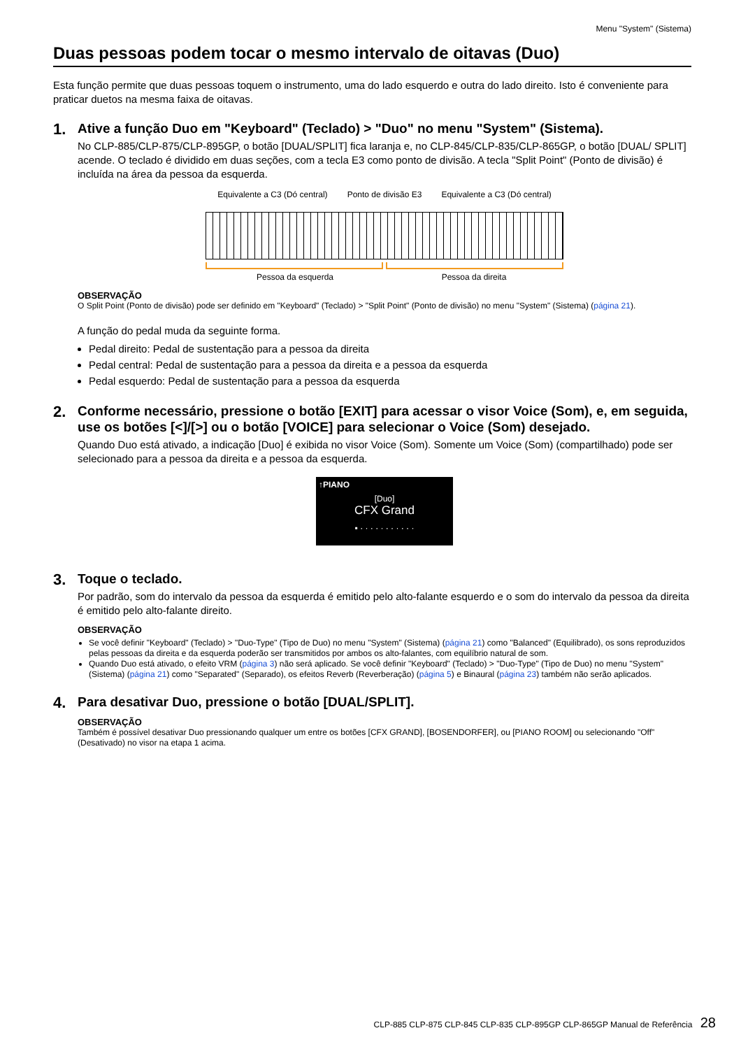Menu "System" (Sistema)
Duas pessoas podem tocar o mesmo intervalo de oitavas (Duo)
Esta função permite que duas pessoas toquem o instrumento, uma do lado esquerdo e outra do lado direito. Isto é conveniente para praticar duetos na mesma faixa de oitavas.
1.
Ative a função Duo em "Keyboard" (Teclado) > "Duo" no menu "System" (Sistema).
No CLP-885/CLP-875/CLP-895GP, o botão [DUAL/SPLIT] fica laranja e, no CLP-845/CLP-835/CLP-865GP, o botão [DUAL/ SPLIT] acende. O teclado é dividido em duas seções, com a tecla E3 como ponto de divisão. A tecla "Split Point" (Ponto de divisão) é incluída na área da pessoa da esquerda.
Equivalente a C3 (Dó central) Ponto de divisão E3 Equivalente a C3 (Dó central)
Pessoa da esquerda Pessoa da direita
OBSERVAÇÃO
O Split Point (Ponto de divisão) pode ser definido em "Keyboard" (Teclado) > "Split Point" (Ponto de divisão) no menu "System" (Sistema) (página 21).
A função do pedal muda da seguinte forma.
Pedal direito: Pedal de sustentação para a pessoa da direita
Pedal central: Pedal de sustentação para a pessoa da direita e a pessoa da esquerda
Pedal esquerdo: Pedal de sustentação para a pessoa da esquerda
2.
Conforme necessário, pressione o botão [EXIT] para acessar o visor Voice (Som), e, em seguida, use os botões [<]/[>] ou o botão [VOICE] para selecionar o Voice (Som) desejado.
Quando Duo está ativado, a indicação [Duo] é exibida no visor Voice (Som). Somente um Voice (Som) (compartilhado) pode ser selecionado para a pessoa da direita e a pessoa da esquerda.
↑PIANO
[Duo]
CFX Grand
▪ · · · · · · · · · · ·
3.
Toque o teclado.
Por padrão, som do intervalo da pessoa da esquerda é emitido pelo alto-falante esquerdo e o som do intervalo da pessoa da direita é emitido pelo alto-falante direito.
OBSERVAÇÃO
Se você definir "Keyboard" (Teclado) > "Duo-Type" (Tipo de Duo) no menu "System" (Sistema) (página 21) como "Balanced" (Equilibrado), os sons reproduzidos pelas pessoas da direita e da esquerda poderão ser transmitidos por ambos os alto-falantes, com equilíbrio natural de som.
Quando Duo está ativado, o efeito VRM (página 3) não será aplicado. Se você definir "Keyboard" (Teclado) > "Duo-Type" (Tipo de Duo) no menu "System" (Sistema) (página 21) como "Separated" (Separado), os efeitos Reverb (Reverberação) (página 5) e Binaural (página 23) também não serão aplicados.
4.
Para desativar Duo, pressione o botão [DUAL/SPLIT].
OBSERVAÇÃO
Também é possível desativar Duo pressionando qualquer um entre os botões [CFX GRAND], [BOSENDORFER], ou [PIANO ROOM] ou selecionando "Off" (Desativado) no visor na etapa 1 acima.
CLP-885 CLP-875 CLP-845 CLP-835 CLP-895GP CLP-865GP Manual de Referência 28